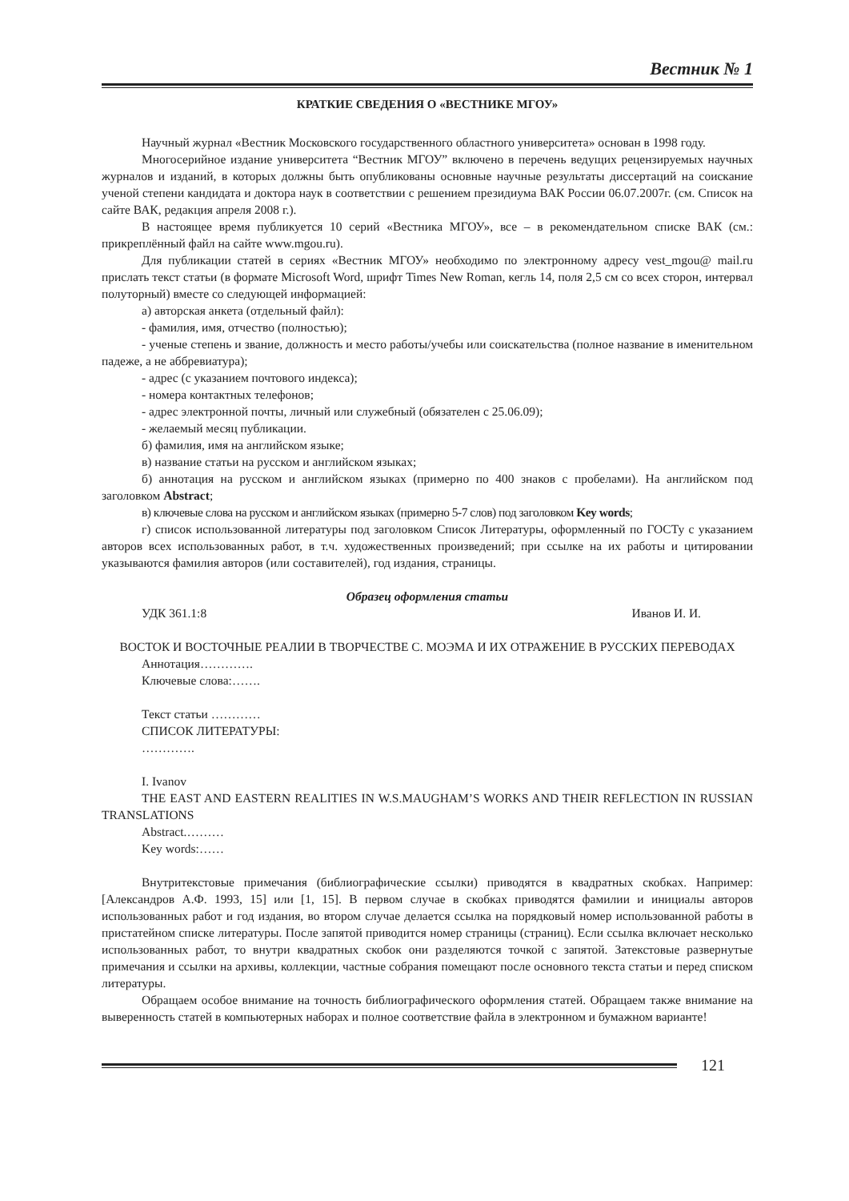Вестник № 1
КРАТКИЕ СВЕДЕНИЯ О «ВЕСТНИКЕ МГОУ»
Научный журнал «Вестник Московского государственного областного университета» основан в 1998 году.
Многосерийное издание университета “Вестник МГОУ” включено в перечень ведущих рецензируемых научных журналов и изданий, в которых должны быть опубликованы основные научные результаты диссертаций на соискание ученой степени кандидата и доктора наук в соответствии с решением президиума ВАК России 06.07.2007г. (см. Список на сайте ВАК, редакция апреля 2008 г.).
В настоящее время публикуется 10 серий «Вестника МГОУ», все – в рекомендательном списке ВАК (см.: прикреплённый файл на сайте www.mgou.ru).
Для публикации статей в сериях «Вестник МГОУ» необходимо по электронному адресу vest_mgou@ mail.ru прислать текст статьи (в формате Microsoft Word, шрифт Times New Roman, кегль 14, поля 2,5 см со всех сторон, интервал полуторный) вместе со следующей информацией:
а) авторская анкета (отдельный файл):
- фамилия, имя, отчество (полностью);
- ученые степень и звание, должность и место работы/учебы или соискательства (полное название в именительном падеже, а не аббревиатура);
- адрес (с указанием почтового индекса);
- номера контактных телефонов;
- адрес электронной почты, личный или служебный (обязателен с 25.06.09);
- желаемый месяц публикации.
б) фамилия, имя на английском языке;
в) название статьи на русском и английском языках;
б) аннотация на русском и английском языках (примерно по 400 знаков с пробелами). На английском под заголовком Abstract;
в) ключевые слова на русском и английском языках (примерно 5-7 слов) под заголовком Key words;
г) список использованной литературы под заголовком Список Литературы, оформленный по ГОСТу с указанием авторов всех использованных работ, в т.ч. художественных произведений; при ссылке на их работы и цитировании указываются фамилия авторов (или составителей), год издания, страницы.
Образец оформления статьи
УДК 361.1:8 Иванов И. И.
ВОСТОК И ВОСТОЧНЫЕ РЕАЛИИ В ТВОРЧЕСТВЕ С. МОЭМА И ИХ ОТРАЖЕНИЕ В РУССКИХ ПЕРЕВОДАХ
Аннотация………….
Ключевые слова:…….
Текст статьи …………
СПИСОК ЛИТЕРАТУРЫ:
………….
I. Ivanov
THE EAST AND EASTERN REALITIES IN W.S.MAUGHAM’S WORKS AND THEIR REFLECTION IN RUSSIAN TRANSLATIONS
Abstract.………
Key words:……
Внутритекстовые примечания (библиографические ссылки) приводятся в квадратных скобках. Например: [Александров А.Ф. 1993, 15] или [1, 15]. В первом случае в скобках приводятся фамилии и инициалы авторов использованных работ и год издания, во втором случае делается ссылка на порядковый номер использованной работы в пристатейном списке литературы. После запятой приводится номер страницы (страниц). Если ссылка включает несколько использованных работ, то внутри квадратных скобок они разделяются точкой с запятой. Затекстовые развернутые примечания и ссылки на архивы, коллекции, частные собрания помещают после основного текста статьи и перед списком литературы.
Обращаем особое внимание на точность библиографического оформления статей. Обращаем также внимание на выверенность статей в компьютерных наборах и полное соответствие файла в электронном и бумажном варианте!
121